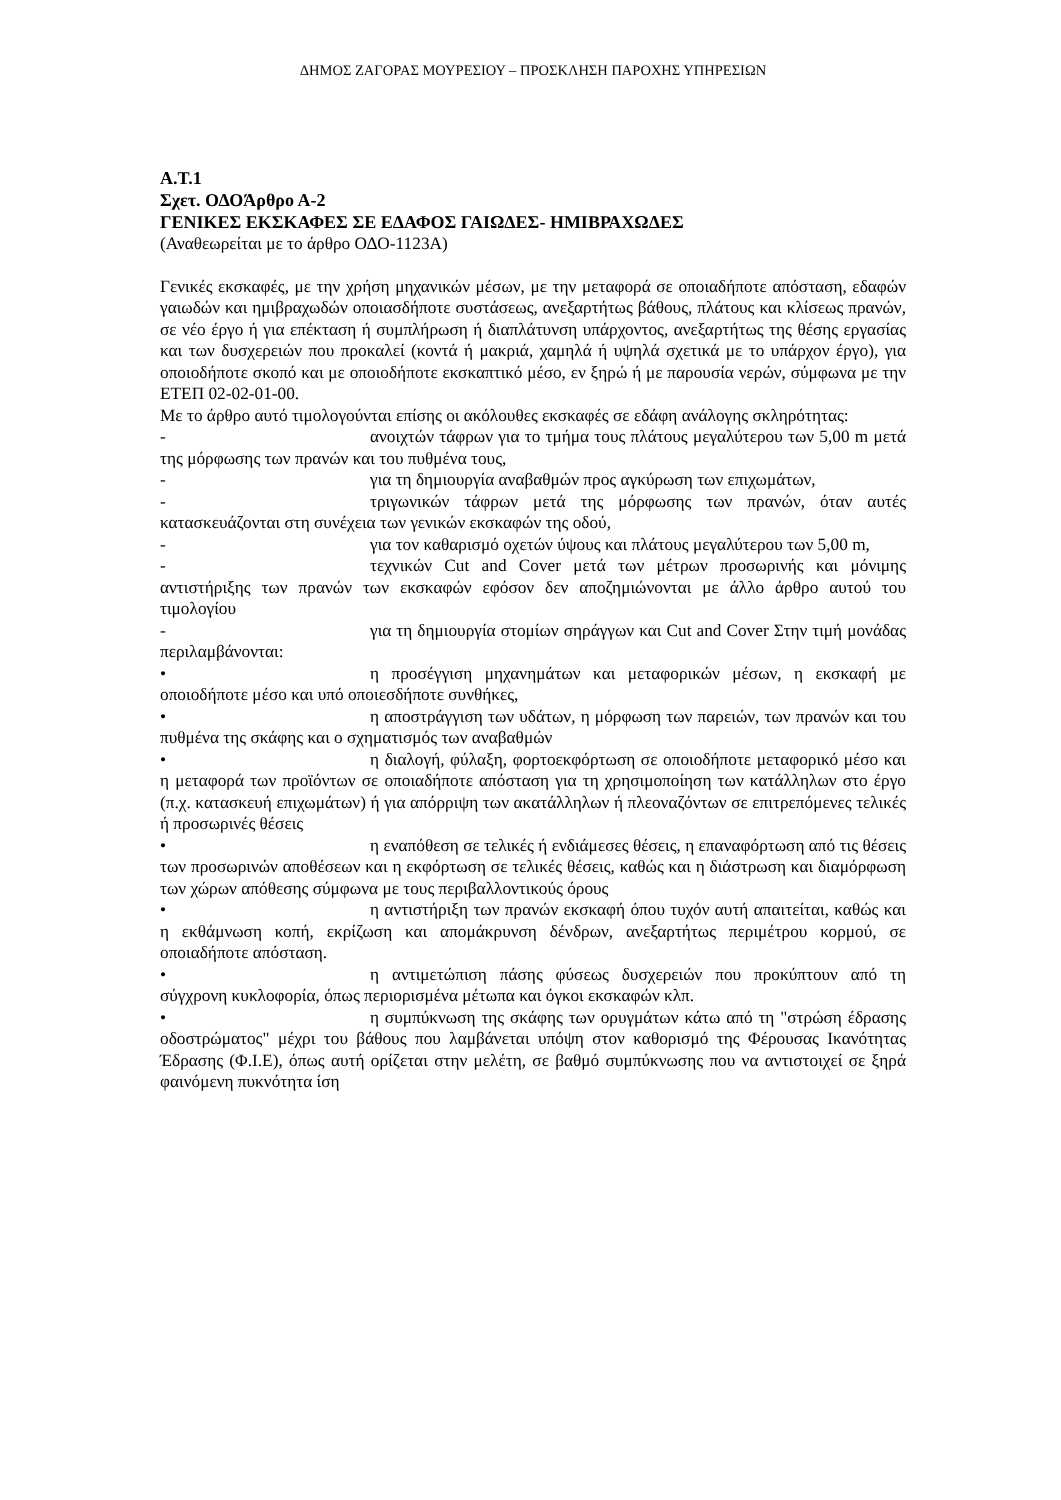ΔΗΜΟΣ ΖΑΓΟΡΑΣ ΜΟΥΡΕΣΙΟΥ – ΠΡΟΣΚΛΗΣΗ ΠΑΡΟΧΗΣ ΥΠΗΡΕΣΙΩΝ
Α.Τ.1
Σχετ. ΟΔΟΆρθρο Α-2
ΓΕΝΙΚΕΣ ΕΚΣΚΑΦΕΣ ΣΕ ΕΔΑΦΟΣ ΓΑΙΩΔΕΣ- ΗΜΙΒΡΑΧΩΔΕΣ
(Αναθεωρείται με το άρθρο ΟΔΟ-1123Α)
Γενικές εκσκαφές, με την χρήση μηχανικών μέσων, με την μεταφορά σε οποιαδήποτε απόσταση, εδαφών γαιωδών και ημιβραχωδών οποιασδήποτε συστάσεως, ανεξαρτήτως βάθους, πλάτους και κλίσεως πρανών, σε νέο έργο ή για επέκταση ή συμπλήρωση ή διαπλάτυνση υπάρχοντος, ανεξαρτήτως της θέσης εργασίας και των δυσχερειών που προκαλεί (κοντά ή μακριά, χαμηλά ή υψηλά σχετικά με το υπάρχον έργο), για οποιοδήποτε σκοπό και με οποιοδήποτε εκσκαπτικό μέσο, εν ξηρώ ή με παρουσία νερών, σύμφωνα με την ΕΤΕΠ 02-02-01-00.
Με το άρθρο αυτό τιμολογούνται επίσης οι ακόλουθες εκσκαφές σε εδάφη ανάλογης σκληρότητας:
- ανοιχτών τάφρων για το τμήμα τους πλάτους μεγαλύτερου των 5,00 m μετά της μόρφωσης των πρανών και του πυθμένα τους,
- για τη δημιουργία αναβαθμών προς αγκύρωση των επιχωμάτων,
- τριγωνικών τάφρων μετά της μόρφωσης των πρανών, όταν αυτές κατασκευάζονται στη συνέχεια των γενικών εκσκαφών της οδού,
- για τον καθαρισμό οχετών ύψους και πλάτους μεγαλύτερου των 5,00 m,
- τεχνικών Cut and Cover μετά των μέτρων προσωρινής και μόνιμης αντιστήριξης των πρανών των εκσκαφών εφόσον δεν αποζημιώνονται με άλλο άρθρο αυτού του τιμολογίου
- για τη δημιουργία στομίων σηράγγων και Cut and Cover Στην τιμή μονάδας περιλαμβάνονται:
• η προσέγγιση μηχανημάτων και μεταφορικών μέσων, η εκσκαφή με οποιοδήποτε μέσο και υπό οποιεσδήποτε συνθήκες,
• η αποστράγγιση των υδάτων, η μόρφωση των παρειών, των πρανών και του πυθμένα της σκάφης και ο σχηματισμός των αναβαθμών
• η διαλογή, φύλαξη, φορτοεκφόρτωση σε οποιοδήποτε μεταφορικό μέσο και η μεταφορά των προϊόντων σε οποιαδήποτε απόσταση για τη χρησιμοποίηση των κατάλληλων στο έργο (π.χ. κατασκευή επιχωμάτων) ή για απόρριψη των ακατάλληλων ή πλεοναζόντων σε επιτρεπόμενες τελικές ή προσωρινές θέσεις
• η εναπόθεση σε τελικές ή ενδιάμεσες θέσεις, η επαναφόρτωση από τις θέσεις των προσωρινών αποθέσεων και η εκφόρτωση σε τελικές θέσεις, καθώς και η διάστρωση και διαμόρφωση των χώρων απόθεσης σύμφωνα με τους περιβαλλοντικούς όρους
• η αντιστήριξη των πρανών εκσκαφή όπου τυχόν αυτή απαιτείται, καθώς και η εκθάμνωση κοπή, εκρίζωση και απομάκρυνση δένδρων, ανεξαρτήτως περιμέτρου κορμού, σε οποιαδήποτε απόσταση.
• η αντιμετώπιση πάσης φύσεως δυσχερειών που προκύπτουν από τη σύγχρονη κυκλοφορία, όπως περιορισμένα μέτωπα και όγκοι εκσκαφών κλπ.
• η συμπύκνωση της σκάφης των ορυγμάτων κάτω από τη "στρώση έδρασης οδοστρώματος" μέχρι του βάθους που λαμβάνεται υπόψη στον καθορισμό της Φέρουσας Ικανότητας Έδρασης (Φ.Ι.Ε), όπως αυτή ορίζεται στην μελέτη, σε βαθμό συμπύκνωσης που να αντιστοιχεί σε ξηρά φαινόμενη πυκνότητα ίση